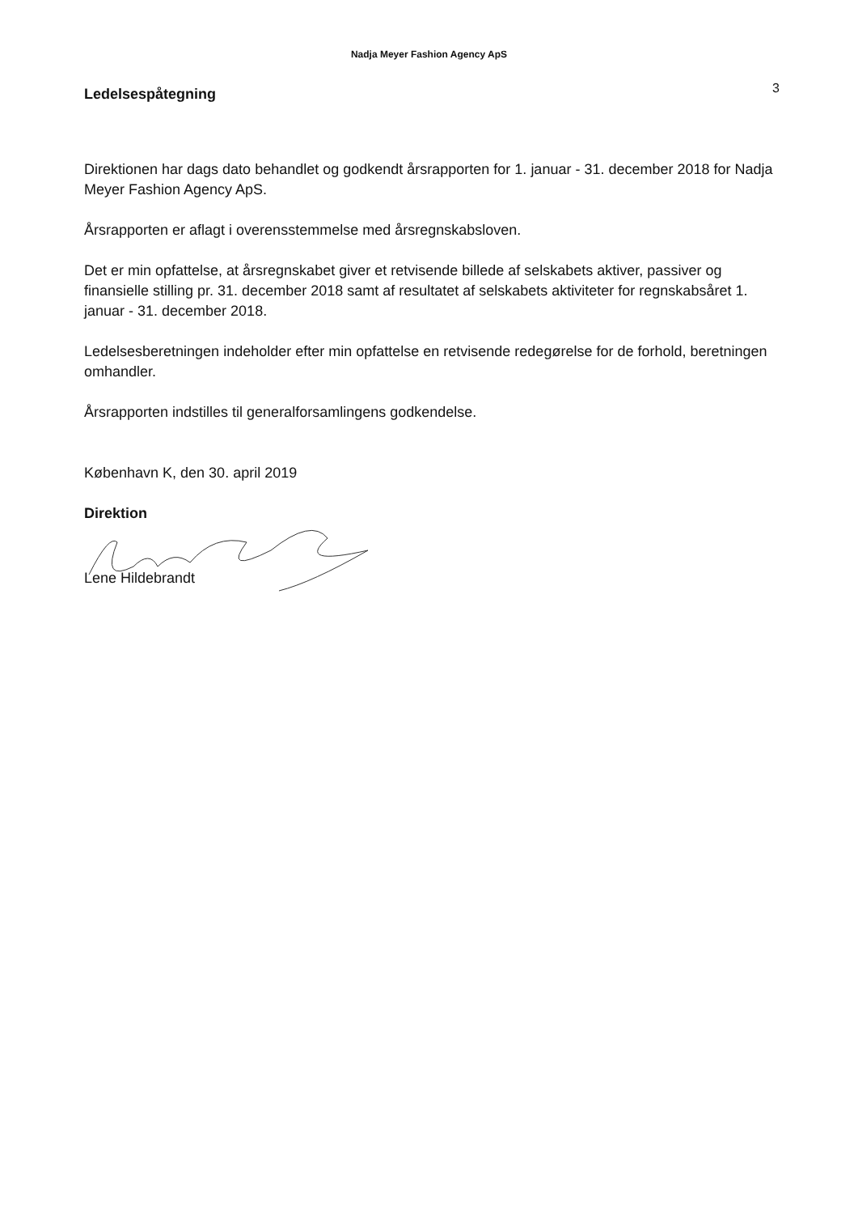Nadja Meyer Fashion Agency ApS
Ledelsespåtegning
3
Direktionen har dags dato behandlet og godkendt årsrapporten for 1. januar - 31. december 2018 for Nadja Meyer Fashion Agency ApS.
Årsrapporten er aflagt i overensstemmelse med årsregnskabsloven.
Det er min opfattelse, at årsregnskabet giver et retvisende billede af selskabets aktiver, passiver og finansielle stilling pr. 31. december 2018 samt af resultatet af selskabets aktiviteter for regnskabsåret 1. januar - 31. december 2018.
Ledelsesberetningen indeholder efter min opfattelse en retvisende redegørelse for de forhold, beretningen omhandler.
Årsrapporten indstilles til generalforsamlingens godkendelse.
København K, den 30. april 2019
Direktion
Lene Hildebrandt